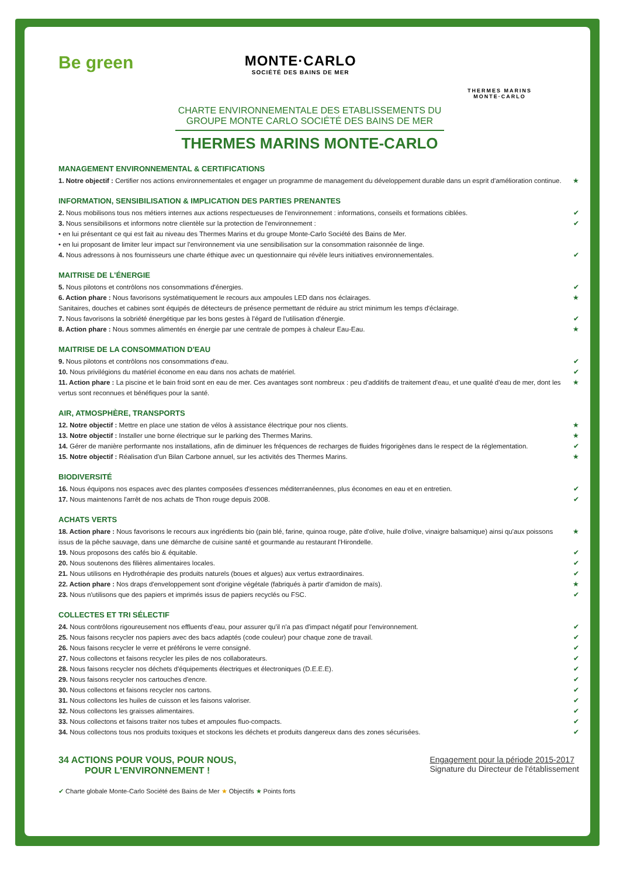Be green
MONTE·CARLO
SOCIÉTÉ DES BAINS DE MER
THERMES MARINS
MONTE·CARLO
CHARTE ENVIRONNEMENTALE DES ETABLISSEMENTS DU GROUPE MONTE CARLO SOCIÉTÉ DES BAINS DE MER
THERMES MARINS MONTE-CARLO
MANAGEMENT ENVIRONNEMENTAL & CERTIFICATIONS
1. Notre objectif : Certifier nos actions environnementales et engager un programme de management du développement durable dans un esprit d'amélioration continue. ★
INFORMATION, SENSIBILISATION & IMPLICATION DES PARTIES PRENANTES
2. Nous mobilisons tous nos métiers internes aux actions respectueuses de l'environnement : informations, conseils et formations ciblées. ✔
3. Nous sensibilisons et informons notre clientèle sur la protection de l'environnement :
• en lui présentant ce qui est fait au niveau des Thermes Marins et du groupe Monte-Carlo Société des Bains de Mer.
• en lui proposant de limiter leur impact sur l'environnement via une sensibilisation sur la consommation raisonnée de linge. ✔
4. Nous adressons à nos fournisseurs une charte éthique avec un questionnaire qui révèle leurs initiatives environnementales. ✔
MAITRISE DE L'ÉNERGIE
5. Nous pilotons et contrôlons nos consommations d'énergies. ✔
6. Action phare : Nous favorisons systématiquement le recours aux ampoules LED dans nos éclairages.
Sanitaires, douches et cabines sont équipés de détecteurs de présence permettant de réduire au strict minimum les temps d'éclairage. ★
7. Nous favorisons la sobriété énergétique par les bons gestes à l'égard de l'utilisation d'énergie. ✔
8. Action phare : Nous sommes alimentés en énergie par une centrale de pompes à chaleur Eau-Eau. ★
MAITRISE DE LA CONSOMMATION D'EAU
9. Nous pilotons et contrôlons nos consommations d'eau. ✔
10. Nous privilégions du matériel économe en eau dans nos achats de matériel. ✔
11. Action phare : La piscine et le bain froid sont en eau de mer. Ces avantages sont nombreux : peu d'additifs de traitement d'eau, et une qualité d'eau de mer, dont les vertus sont reconnues et bénéfiques pour la santé. ★
AIR, ATMOSPHÈRE, TRANSPORTS
12. Notre objectif : Mettre en place une station de vélos à assistance électrique pour nos clients. ★
13. Notre objectif : Installer une borne électrique sur le parking des Thermes Marins. ★
14. Gérer de manière performante nos installations, afin de diminuer les fréquences de recharges de fluides frigorigènes dans le respect de la réglementation. ✔
15. Notre objectif : Réalisation d'un Bilan Carbone annuel, sur les activités des Thermes Marins. ★
BIODIVERSITÉ
16. Nous équipons nos espaces avec des plantes composées d'essences méditerranéennes, plus économes en eau et en entretien. ✔
17. Nous maintenons l'arrêt de nos achats de Thon rouge depuis 2008. ✔
ACHATS VERTS
18. Action phare : Nous favorisons le recours aux ingrédients bio (pain blé, farine, quinoa rouge, pâte d'olive, huile d'olive, vinaigre balsamique) ainsi qu'aux poissons issus de la pêche sauvage, dans une démarche de cuisine santé et gourmande au restaurant l'Hirondelle. ★
19. Nous proposons des cafés bio & équitable. ✔
20. Nous soutenons des filières alimentaires locales. ✔
21. Nous utilisons en Hydrothérapie des produits naturels (boues et algues) aux vertus extraordinaires. ✔
22. Action phare : Nos draps d'enveloppement sont d'origine végétale (fabriqués à partir d'amidon de maïs). ★
23. Nous n'utilisons que des papiers et imprimés issus de papiers recyclés ou FSC. ✔
COLLECTES ET TRI SÉLECTIF
24. Nous contrôlons rigoureusement nos effluents d'eau, pour assurer qu'il n'a pas d'impact négatif pour l'environnement. ✔
25. Nous faisons recycler nos papiers avec des bacs adaptés (code couleur) pour chaque zone de travail. ✔
26. Nous faisons recycler le verre et préférons le verre consigné. ✔
27. Nous collectons et faisons recycler les piles de nos collaborateurs. ✔
28. Nous faisons recycler nos déchets d'équipements électriques et électroniques (D.E.E.E). ✔
29. Nous faisons recycler nos cartouches d'encre. ✔
30. Nous collectons et faisons recycler nos cartons. ✔
31. Nous collectons les huiles de cuisson et les faisons valoriser. ✔
32. Nous collectons les graisses alimentaires. ✔
33. Nous collectons et faisons traiter nos tubes et ampoules fluo-compacts. ✔
34. Nous collectons tous nos produits toxiques et stockons les déchets et produits dangereux dans des zones sécurisées. ✔
34 ACTIONS POUR VOUS, POUR NOUS,
POUR L'ENVIRONNEMENT !
Engagement pour la période 2015-2017
Signature du Directeur de l'établissement
✔ Charte globale Monte-Carlo Société des Bains de Mer ★ Objectifs ★ Points forts